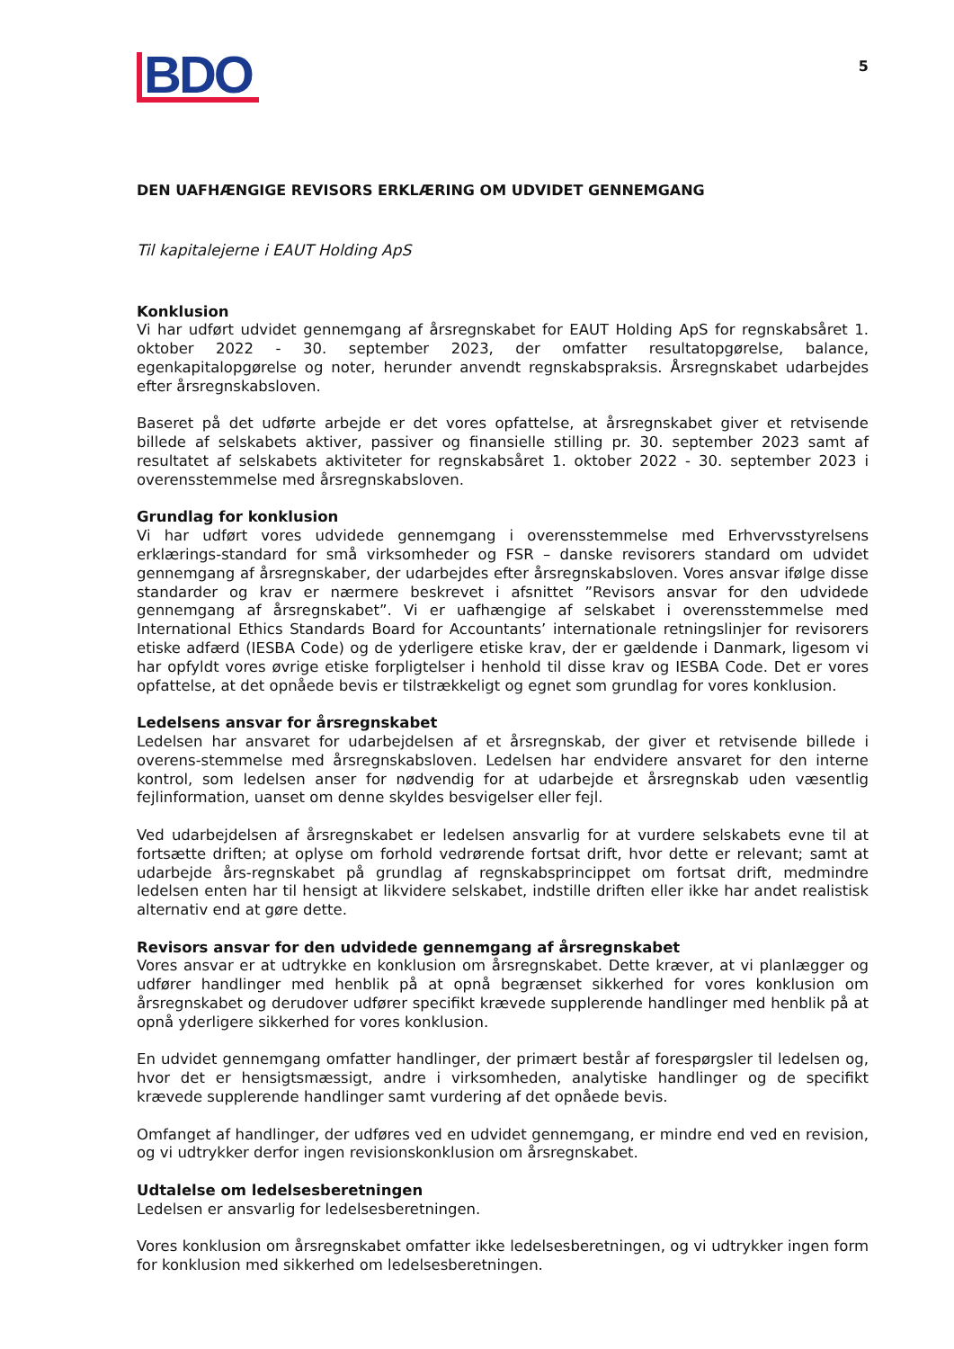BDO
5
DEN UAFHÆNGIGE REVISORS ERKLÆRING OM UDVIDET GENNEMGANG
Til kapitalejerne i EAUT Holding ApS
Konklusion
Vi har udført udvidet gennemgang af årsregnskabet for EAUT Holding ApS for regnskabsåret 1. oktober 2022 - 30. september 2023, der omfatter resultatopgørelse, balance, egenkapitalopgørelse og noter, herunder anvendt regnskabspraksis. Årsregnskabet udarbejdes efter årsregnskabsloven.
Baseret på det udførte arbejde er det vores opfattelse, at årsregnskabet giver et retvisende billede af selskabets aktiver, passiver og finansielle stilling pr. 30. september 2023 samt af resultatet af selskabets aktiviteter for regnskabsåret 1. oktober 2022 - 30. september 2023 i overensstemmelse med årsregnskabsloven.
Grundlag for konklusion
Vi har udført vores udvidede gennemgang i overensstemmelse med Erhvervsstyrelsens erklærings-standard for små virksomheder og FSR – danske revisorers standard om udvidet gennemgang af årsregnskaber, der udarbejdes efter årsregnskabsloven. Vores ansvar ifølge disse standarder og krav er nærmere beskrevet i afsnittet ”Revisors ansvar for den udvidede gennemgang af årsregnskabet”. Vi er uafhængige af selskabet i overensstemmelse med International Ethics Standards Board for Accountants’ internationale retningslinjer for revisorers etiske adfærd (IESBA Code) og de yderligere etiske krav, der er gældende i Danmark, ligesom vi har opfyldt vores øvrige etiske forpligtelser i henhold til disse krav og IESBA Code. Det er vores opfattelse, at det opnåede bevis er tilstrækkeligt og egnet som grundlag for vores konklusion.
Ledelsens ansvar for årsregnskabet
Ledelsen har ansvaret for udarbejdelsen af et årsregnskab, der giver et retvisende billede i overens-stemmelse med årsregnskabsloven. Ledelsen har endvidere ansvaret for den interne kontrol, som ledelsen anser for nødvendig for at udarbejde et årsregnskab uden væsentlig fejlinformation, uanset om denne skyldes besvigelser eller fejl.
Ved udarbejdelsen af årsregnskabet er ledelsen ansvarlig for at vurdere selskabets evne til at fortsætte driften; at oplyse om forhold vedrørende fortsat drift, hvor dette er relevant; samt at udarbejde års-regnskabet på grundlag af regnskabsprincippet om fortsat drift, medmindre ledelsen enten har til hensigt at likvidere selskabet, indstille driften eller ikke har andet realistisk alternativ end at gøre dette.
Revisors ansvar for den udvidede gennemgang af årsregnskabet
Vores ansvar er at udtrykke en konklusion om årsregnskabet. Dette kræver, at vi planlægger og udfører handlinger med henblik på at opnå begrænset sikkerhed for vores konklusion om årsregnskabet og derudover udfører specifikt krævede supplerende handlinger med henblik på at opnå yderligere sikkerhed for vores konklusion.
En udvidet gennemgang omfatter handlinger, der primært består af forespørgsler til ledelsen og, hvor det er hensigtsmæssigt, andre i virksomheden, analytiske handlinger og de specifikt krævede supplerende handlinger samt vurdering af det opnåede bevis.
Omfanget af handlinger, der udføres ved en udvidet gennemgang, er mindre end ved en revision, og vi udtrykker derfor ingen revisionskonklusion om årsregnskabet.
Udtalelse om ledelsesberetningen
Ledelsen er ansvarlig for ledelsesberetningen.
Vores konklusion om årsregnskabet omfatter ikke ledelsesberetningen, og vi udtrykker ingen form for konklusion med sikkerhed om ledelsesberetningen.